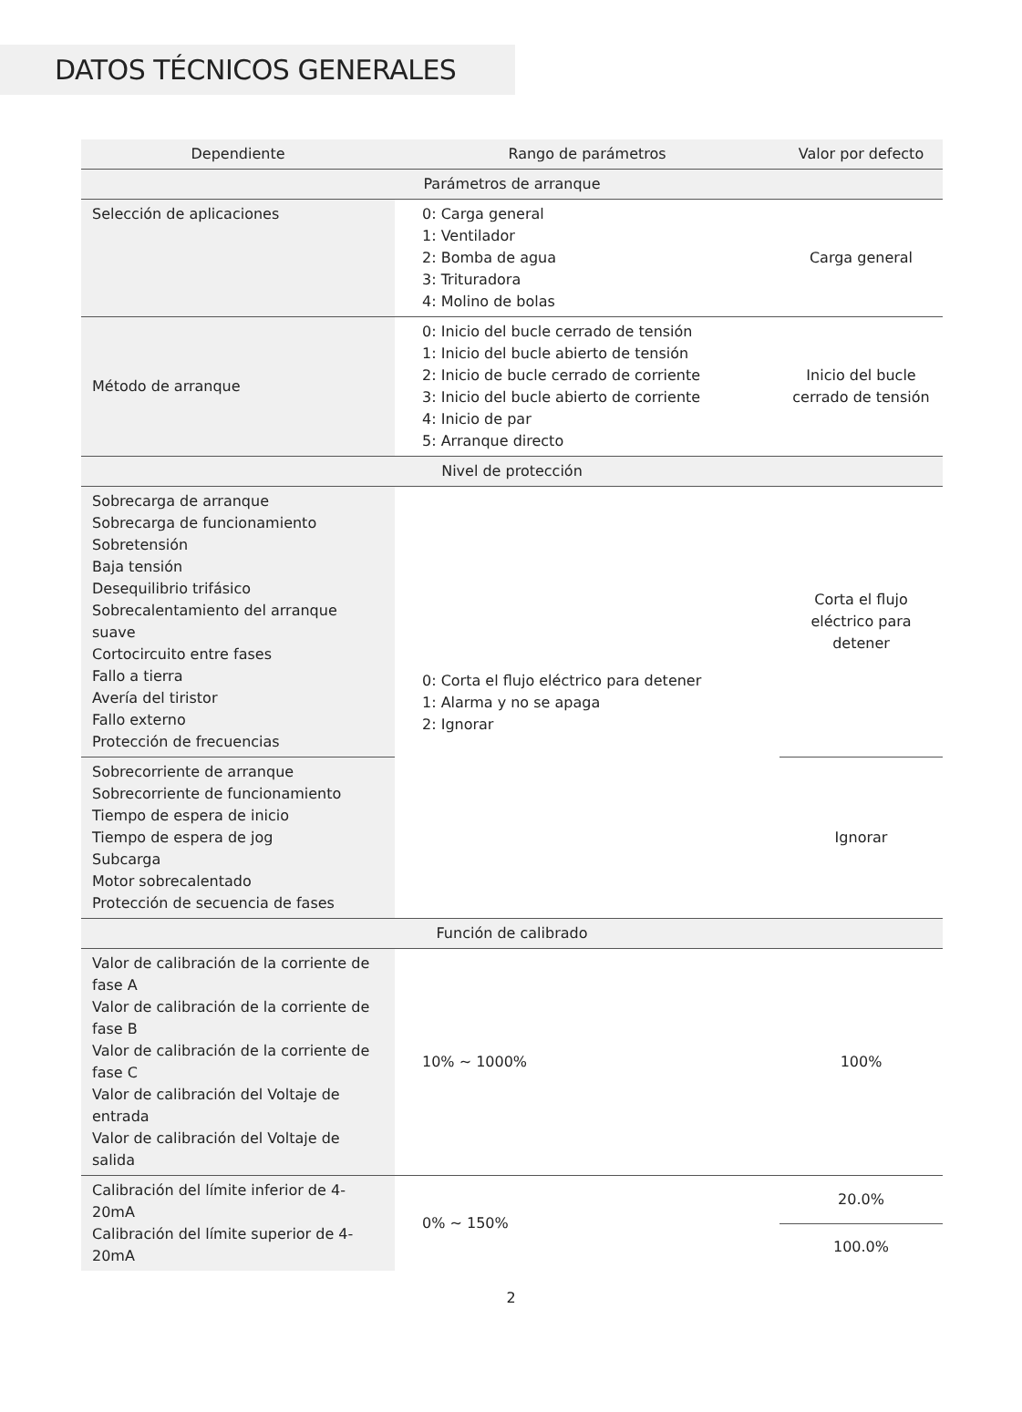DATOS TÉCNICOS GENERALES
| Dependiente | Rango de parámetros | Valor por defecto |
| --- | --- | --- |
| Parámetros de arranque | | |
| Selección de aplicaciones | 0: Carga general 1: Ventilador 2: Bomba de agua 3: Trituradora 4: Molino de bolas | Carga general |
| Método de arranque | 0: Inicio del bucle cerrado de tensión 1: Inicio del bucle abierto de tensión 2: Inicio de bucle cerrado de corriente 3: Inicio del bucle abierto de corriente 4: Inicio de par 5: Arranque directo | Inicio del bucle cerrado de tensión |
| Nivel de protección | | |
| Sobrecarga de arranque Sobrecarga de funcionamiento Sobretensión Baja tensión Desequilibrio trifásico Sobrecalentamiento del arranque suave Cortocircuito entre fases Fallo a tierra Avería del tiristor Fallo externo Protección de frecuencias | 0: Corta el flujo eléctrico para detener 1: Alarma y no se apaga 2: Ignorar | Corta el flujo eléctrico para detener |
| Sobrecorriente de arranque Sobrecorriente de funcionamiento Tiempo de espera de inicio Tiempo de espera de jog Subcarga Motor sobrecalentado Protección de secuencia de fases | | Ignorar |
| Función de calibrado | | |
| Valor de calibración de la corriente de fase A Valor de calibración de la corriente de fase B Valor de calibración de la corriente de fase C Valor de calibración del Voltaje de entrada Valor de calibración del Voltaje de salida | 10% ~ 1000% | 100% |
| Calibración del límite inferior de 4-20mA Calibración del límite superior de 4-20mA | 0% ~ 150% | 20.0% |
| | | 100.0% |
2